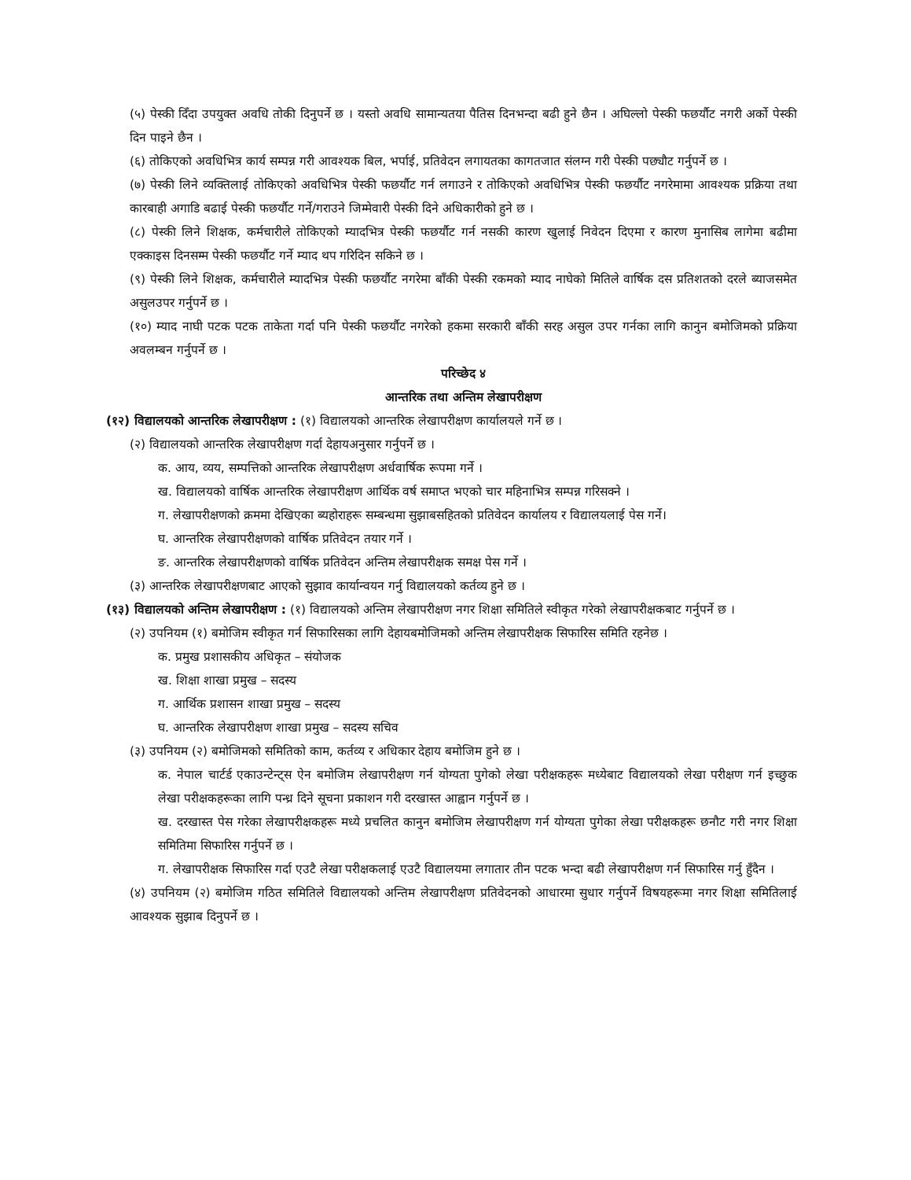(५) पेस्की दिँदा उपयुक्त अवधि तोकी दिनुपर्ने छ । यस्तो अवधि सामान्यतया पैतिस दिनभन्दा बढी हुने छैन । अघिल्लो पेस्की फछर्यौट नगरी अर्को पेस्की दिन पाइने छैन ।
(६) तोकिएको अवधिभित्र कार्य सम्पन्न गरी आवश्यक बिल, भर्पाई, प्रतिवेदन लगायतका कागतजात संलग्न गरी पेस्की पछ्यौट गर्नुपर्ने छ ।
(७) पेस्की लिने व्यक्तिलाई तोकिएको अवधिभित्र पेस्की फछर्यौट गर्न लगाउने र तोकिएको अवधिभित्र पेस्की फछर्यौट नगरेमामा आवश्यक प्रक्रिया तथा कारबाही अगाडि बढाई पेस्की फछर्यौट गर्ने/गराउने जिम्मेवारी पेस्की दिने अधिकारीको हुने छ ।
(८) पेस्की लिने शिक्षक, कर्मचारीले तोकिएको म्यादभित्र पेस्की फछर्यौट गर्न नसकी कारण खुलाई निवेदन दिएमा र कारण मुनासिब लागेमा बढीमा एक्काइस दिनसम्म पेस्की फछर्यौट गर्ने म्याद थप गरिदिन सकिने छ ।
(९) पेस्की लिने शिक्षक, कर्मचारीले म्यादभित्र पेस्की फछर्यौट नगरेमा बाँकी पेस्की रकमको म्याद नाघेको मितिले वार्षिक दस प्रतिशतको दरले ब्याजसमेत असुलउपर गर्नुपर्ने छ ।
(१०) म्याद नाघी पटक पटक ताकेता गर्दा पनि पेस्की फछर्यौट नगरेको हकमा सरकारी बाँकी सरह असुल उपर गर्नका लागि कानुन बमोजिमको प्रक्रिया अवलम्बन गर्नुपर्ने छ ।
परिच्छेद ४
आन्तरिक तथा अन्तिम लेखापरीक्षण
(१२) विद्यालयको आन्तरिक लेखापरीक्षण : (१) विद्यालयको आन्तरिक लेखापरीक्षण कार्यालयले गर्ने छ ।
(२) विद्यालयको आन्तरिक लेखापरीक्षण गर्दा देहायअनुसार गर्नुपर्ने छ ।
क. आय, व्यय, सम्पत्तिको आन्तरिक लेखापरीक्षण अर्धवार्षिक रूपमा गर्ने ।
ख. विद्यालयको वार्षिक आन्तरिक लेखापरीक्षण आर्थिक वर्ष समाप्त भएको चार महिनाभित्र सम्पन्न गरिसक्ने ।
ग. लेखापरीक्षणको क्रममा देखिएका ब्यहोराहरू सम्बन्धमा सुझाबसहितको प्रतिवेदन कार्यालय र विद्यालयलाई पेस गर्ने।
घ. आन्तरिक लेखापरीक्षणको वार्षिक प्रतिवेदन तयार गर्ने ।
ङ. आन्तरिक लेखापरीक्षणको वार्षिक प्रतिवेदन अन्तिम लेखापरीक्षक समक्ष पेस गर्ने ।
(३) आन्तरिक लेखापरीक्षणबाट आएको सुझाव कार्यान्वयन गर्नु विद्यालयको कर्तव्य हुने छ ।
(१३) विद्यालयको अन्तिम लेखापरीक्षण : (१) विद्यालयको अन्तिम लेखापरीक्षण नगर शिक्षा समितिले स्वीकृत गरेको लेखापरीक्षकबाट गर्नुपर्ने छ ।
(२) उपनियम (१) बमोजिम स्वीकृत गर्न सिफारिसका लागि देहायबमोजिमको अन्तिम लेखापरीक्षक सिफारिस समिति रहनेछ ।
क. प्रमुख प्रशासकीय अधिकृत – संयोजक
ख. शिक्षा शाखा प्रमुख – सदस्य
ग. आर्थिक प्रशासन शाखा प्रमुख – सदस्य
घ. आन्तरिक लेखापरीक्षण शाखा प्रमुख – सदस्य सचिव
(३) उपनियम (२) बमोजिमको समितिको काम, कर्तव्य र अधिकार देहाय बमोजिम हुने छ ।
क. नेपाल चार्टर्ड एकाउन्टेन्ट्स ऐन बमोजिम लेखापरीक्षण गर्न योग्यता पुगेको लेखा परीक्षकहरू मध्येबाट विद्यालयको लेखा परीक्षण गर्न इच्छुक लेखा परीक्षकहरूका लागि पन्ध्र दिने सूचना प्रकाशन गरी दरखास्त आह्वान गर्नुपर्ने छ ।
ख. दरखास्त पेस गरेका लेखापरीक्षकहरू मध्ये प्रचलित कानुन बमोजिम लेखापरीक्षण गर्न योग्यता पुगेका लेखा परीक्षकहरू छनौट गरी नगर शिक्षा समितिमा सिफारिस गर्नुपर्ने छ ।
ग. लेखापरीक्षक सिफारिस गर्दा एउटै लेखा परीक्षकलाई एउटै विद्यालयमा लगातार तीन पटक भन्दा बढी लेखापरीक्षण गर्न सिफारिस गर्नु हुँदैन ।
(४) उपनियम (२) बमोजिम गठित समितिले विद्यालयको अन्तिम लेखापरीक्षण प्रतिवेदनको आधारमा सुधार गर्नुपर्ने विषयहरूमा नगर शिक्षा समितिलाई आवश्यक सुझाब दिनुपर्ने छ ।